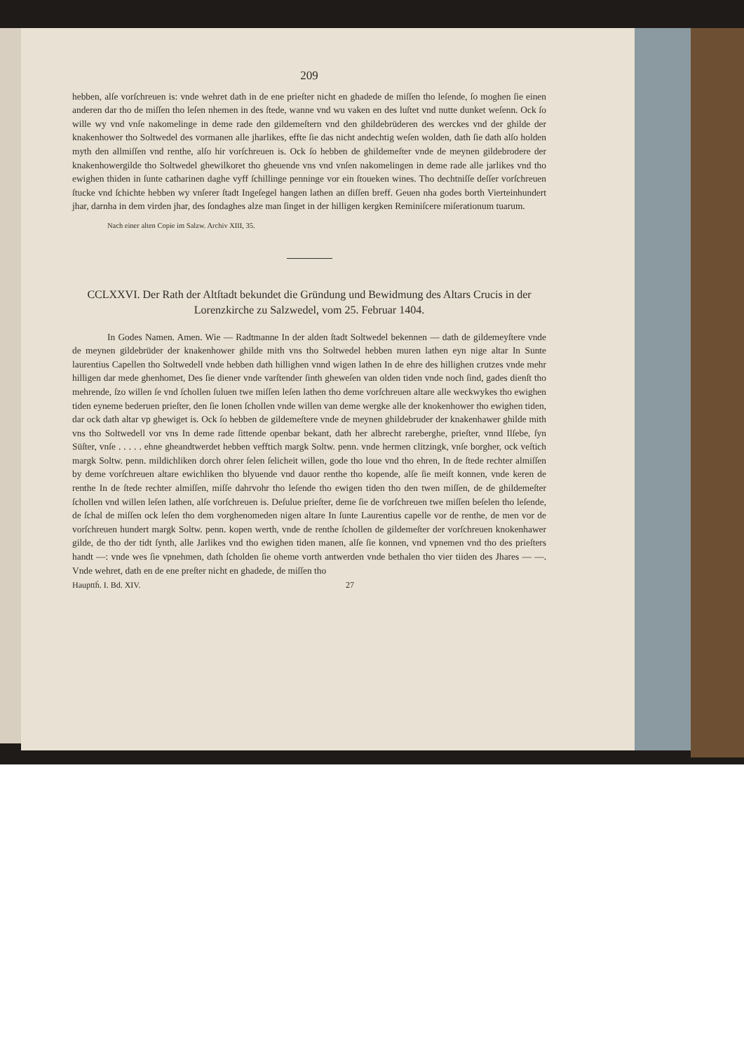209
hebben, alſe vorſchreuen is: vnde wehret dath in de ene prieſter nicht en ghadede de miſſen tho leſende, ſo moghen ſie einen anderen dar tho de miſſen tho leſen nhemen in des ſtede, wanne vnd wu vaken en des luſtet vnd nutte dunket weſenn. Ock ſo wille wy vnd vnſe nakomelinge in deme rade den gildemeſtern vnd den ghildebrüderen des werckes vnd der ghilde der knakenhower tho Soltwedel des vormanen alle jharlikes, effte ſie das nicht andechtig weſen wolden, dath ſie dath alſo holden myth den allmiſſen vnd renthe, alſo hir vorſchreuen is. Ock ſo hebben de ghildemeſter vnde de meynen gildebrodere der knakenhowergilde tho Soltwedel ghewilkoret tho gheuende vns vnd vnſen nakomelingen in deme rade alle jarlikes vnd tho ewighen thiden in ſunte catharinen daghe vyff ſchillinge penninge vor ein ſtoueken wines. Tho dechtniſſe deſſer vorſchreuen ſtucke vnd ſchichte hebben wy vnſerer ſtadt Ingeſegel hangen lathen an diſſen breff. Geuen nha godes borth Vierteinhundert jhar, darnha in dem virden jhar, des ſondaghes alze man ſinget in der hilligen kergken Reminiſcere miſerationum tuarum.
Nach einer alten Copie im Salzw. Archiv XIII, 35.
CCLXXVI. Der Rath der Altſtadt bekundet die Gründung und Bewidmung des Altars Crucis in der Lorenzkirche zu Salzwedel, vom 25. Februar 1404.
In Godes Namen. Amen. Wie — Radtmanne In der alden ſtadt Soltwedel bekennen — dath de gildemeyſtere vnde de meynen gildebrüder der knakenhower ghilde mith vns tho Soltwedel hebben muren lathen eyn nige altar In Sunte laurentius Capellen tho Soltwedell vnde hebben dath hillighen vnnd wigen lathen In de ehre des hillighen crutzes vnde mehr hilligen dar mede ghenhomet, Des ſie diener vnde varſtender ſinth gheweſen van olden tiden vnde noch ſind, gades dienſt tho mehrende, ſzo willen ſe vnd ſchollen ſuluen twe miſſen leſen lathen tho deme vorſchreuen altare alle weckwykes tho ewighen tiden eyneme bederuen prieſter, den ſie lonen ſchollen vnde willen van deme wergke alle der knokenhower tho ewighen tiden, dar ock dath altar vp ghewiget is. Ock ſo hebben de gildemeſtere vnde de meynen ghildebruder der knakenhawer ghilde mith vns tho Soltwedell vor vns In deme rade ſittende openbar bekant, dath her albrecht rareberghe, prieſter, vnnd Ilſebe, ſyn Süſter, vnſe . . . . . ehne gheandtwerdet hebben vefftich margk Soltw. penn. vnde hermen clitzingk, vnſe borgher, ock veſtich margk Soltw. penn. mildichliken dorch ohrer ſelen ſelicheit willen, gode tho loue vnd tho ehren, In de ſtede rechter almiſſen by deme vorſchreuen altare ewichliken tho blyuende vnd dauor renthe tho kopende, alſe ſie meiſt konnen, vnde keren de renthe In de ſtede rechter almiſſen, miſſe dahrvohr tho leſende tho ewigen tiden tho den twen miſſen, de de ghildemeſter ſchollen vnd willen leſen lathen, alſe vorſchreuen is. Deſulue prieſter, deme ſie de vorſchreuen twe miſſen beſelen tho leſende, de ſchal de miſſen ock leſen tho dem vorghenomeden nigen altare In ſunte Laurentius capelle vor de renthe, de men vor de vorſchreuen hundert margk Soltw. penn. kopen werth, vnde de renthe ſchollen de gildemeſter der vorſchreuen knokenhawer gilde, de tho der tidt ſynth, alle Jarlikes vnd tho ewighen tiden manen, alſe ſie konnen, vnd vpnemen vnd tho des prieſters handt —: vnde wes ſie vpnehmen, dath ſcholden ſie oheme vorth antwerden vnde bethalen tho vier tiiden des Jhares — —. Vnde wehret, dath en de ene preſter nicht en ghadede, de miſſen tho
Haupttḣ. I. Bd. XIV. 27